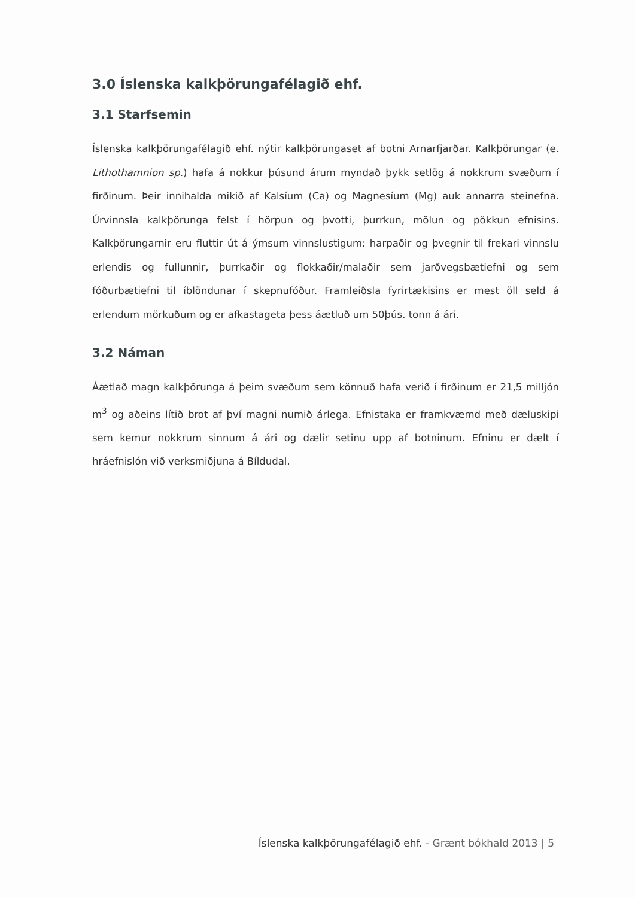3.0 Íslenska kalkþörungafélagið ehf.
3.1 Starfsemin
Íslenska kalkþörungafélagið ehf. nýtir kalkþörungaset af botni Arnarfjarðar. Kalkþörungar (e. Lithothamnion sp.) hafa á nokkur þúsund árum myndað þykk setlög á nokkrum svæðum í firðinum. Þeir innihalda mikið af Kalsíum (Ca) og Magnesíum (Mg) auk annarra steinefna. Úrvinnsla kalkþörunga felst í hörpun og þvotti, þurrkun, mölun og pökkun efnisins. Kalkþörungarnir eru fluttir út á ýmsum vinnslustigum: harpaðir og þvegnir til frekari vinnslu erlendis og fullunnir, þurrkaðir og flokkaðir/malaðir sem jarðvegsbætiefni og sem fóðurbætiefni til íblöndunar í skepnufóður. Framleiðsla fyrirtækisins er mest öll seld á erlendum mörkuðum og er afkastageta þess áætluð um 50þús. tonn á ári.
3.2 Náman
Áætlað magn kalkþörunga á þeim svæðum sem könnuð hafa verið í firðinum er 21,5 milljón m<sup>3</sup> og aðeins lítið brot af því magni numið árlega. Efnistaka er framkvæmd með dæluskipi sem kemur nokkrum sinnum á ári og dælir setinu upp af botninum. Efninu er dælt í hráefnislón við verksmiðjuna á Bíldudal.
Íslenska kalkþörungafélagið ehf. - Grænt bókhald 2013 | 5